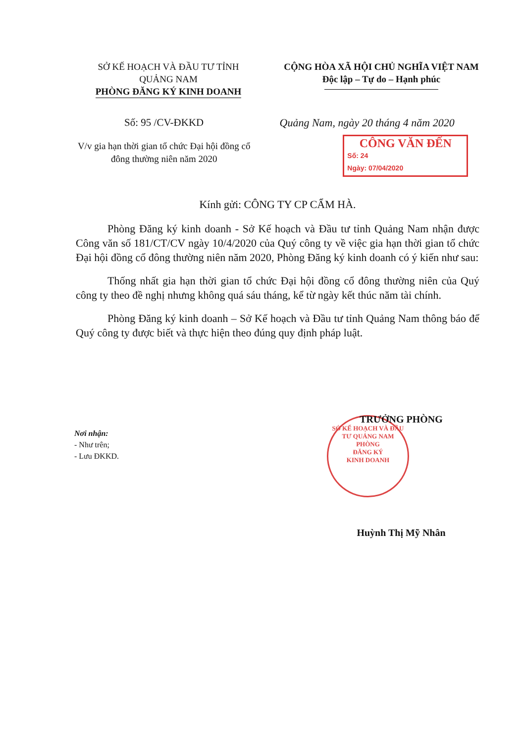SỞ KẾ HOẠCH VÀ ĐẦU TƯ TỈNH
QUẢNG NAM
PHÒNG ĐĂNG KÝ KINH DOANH
CỘNG HÒA XÃ HỘI CHỦ NGHĨA VIỆT NAM
Độc lập – Tự do – Hạnh phúc
Số: 95 /CV-ĐKKD
V/v gia hạn thời gian tổ chức Đại hội đồng cổ đông thường niên năm 2020
Quảng Nam, ngày 20 tháng 4 năm 2020
CÔNG VĂN ĐẾN
Số: 24
Ngày: 07/04/2020
Kính gửi: CÔNG TY CP CẨM HÀ.
Phòng Đăng ký kinh doanh - Sở Kế hoạch và Đầu tư tỉnh Quảng Nam nhận được Công văn số 181/CT/CV ngày 10/4/2020 của Quý công ty về việc gia hạn thời gian tổ chức Đại hội đồng cổ đông thường niên năm 2020, Phòng Đăng ký kinh doanh có ý kiến như sau:
Thống nhất gia hạn thời gian tổ chức Đại hội đồng cổ đông thường niên của Quý công ty theo đề nghị nhưng không quá sáu tháng, kể từ ngày kết thúc năm tài chính.
Phòng Đăng ký kinh doanh – Sở Kế hoạch và Đầu tư tỉnh Quảng Nam thông báo để Quý công ty được biết và thực hiện theo đúng quy định pháp luật.
Nơi nhận:
- Như trên;
- Lưu ĐKKD.
TRƯỞNG PHÒNG
SỞ KẾ HOẠCH VÀ ĐẦU TƯ QUẢNG NAM
PHÒNG
ĐĂNG KÝ
KINH DOANH
Huỳnh Thị Mỹ Nhân